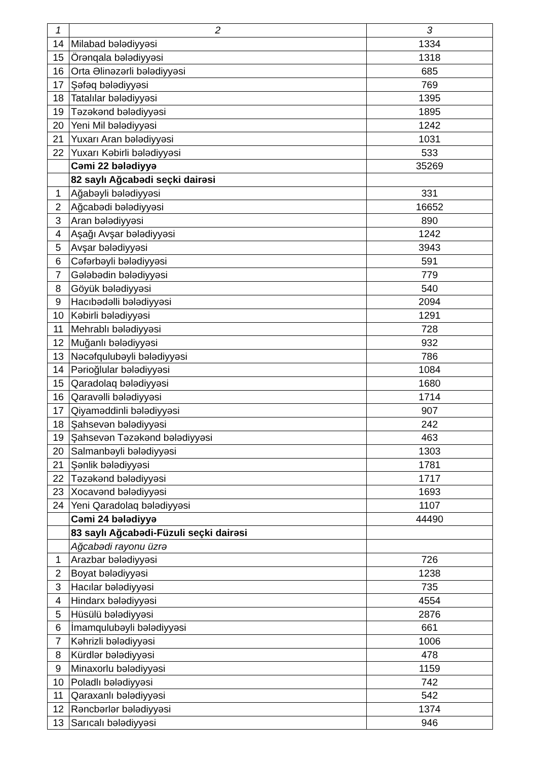| 1 | 2 | 3 |
| --- | --- | --- |
| 14 | Milabad bələdiyyəsi | 1334 |
| 15 | Örənqala bələdiyyəsi | 1318 |
| 16 | Orta Əlinəzərli bələdiyyəsi | 685 |
| 17 | Şəfəq bələdiyyəsi | 769 |
| 18 | Tatalılar bələdiyyəsi | 1395 |
| 19 | Təzəkənd bələdiyyəsi | 1895 |
| 20 | Yeni Mil bələdiyyəsi | 1242 |
| 21 | Yuxarı Aran bələdiyyəsi | 1031 |
| 22 | Yuxarı Kəbirli bələdiyyəsi | 533 |
| | Cəmi 22 bələdiyyə | 35269 |
| | 82 saylı Ağcabədi seçki dairəsi | |
| 1 | Ağabəyli bələdiyyəsi | 331 |
| 2 | Ağcabədi bələdiyyəsi | 16652 |
| 3 | Aran bələdiyyəsi | 890 |
| 4 | Aşağı Avşar bələdiyyəsi | 1242 |
| 5 | Avşar bələdiyyəsi | 3943 |
| 6 | Cəfərbəyli bələdiyyəsi | 591 |
| 7 | Gələbədin bələdiyyəsi | 779 |
| 8 | Göyük bələdiyyəsi | 540 |
| 9 | Hacıbədəlli bələdiyyəsi | 2094 |
| 10 | Kəbirli bələdiyyəsi | 1291 |
| 11 | Mehrablı bələdiyyəsi | 728 |
| 12 | Muğanlı bələdiyyəsi | 932 |
| 13 | Nəcəfqulubəyli bələdiyyəsi | 786 |
| 14 | Pərioğlular bələdiyyəsi | 1084 |
| 15 | Qaradolaq bələdiyyəsi | 1680 |
| 16 | Qaravəlli bələdiyyəsi | 1714 |
| 17 | Qiyaməddinli bələdiyyəsi | 907 |
| 18 | Şahsevən bələdiyyəsi | 242 |
| 19 | Şahsevən Təzəkənd bələdiyyəsi | 463 |
| 20 | Salmanbəyli bələdiyyəsi | 1303 |
| 21 | Şənlik bələdiyyəsi | 1781 |
| 22 | Təzəkənd bələdiyyəsi | 1717 |
| 23 | Xocavənd bələdiyyəsi | 1693 |
| 24 | Yeni Qaradolaq bələdiyyəsi | 1107 |
| | Cəmi 24 bələdiyyə | 44490 |
| | 83 saylı Ağcabədi-Füzuli seçki dairəsi | |
| | Ağcabədi rayonu üzrə | |
| 1 | Arazbar bələdiyyəsi | 726 |
| 2 | Boyat bələdiyyəsi | 1238 |
| 3 | Hacılar bələdiyyəsi | 735 |
| 4 | Hindarx bələdiyyəsi | 4554 |
| 5 | Hüsülü bələdiyyəsi | 2876 |
| 6 | İmamqulubəyli bələdiyyəsi | 661 |
| 7 | Kəhrizli bələdiyyəsi | 1006 |
| 8 | Kürdlər bələdiyyəsi | 478 |
| 9 | Minaxorlu bələdiyyəsi | 1159 |
| 10 | Poladlı bələdiyyəsi | 742 |
| 11 | Qaraxanlı bələdiyyəsi | 542 |
| 12 | Rəncbərlər bələdiyyəsi | 1374 |
| 13 | Sarıcalı bələdiyyəsi | 946 |